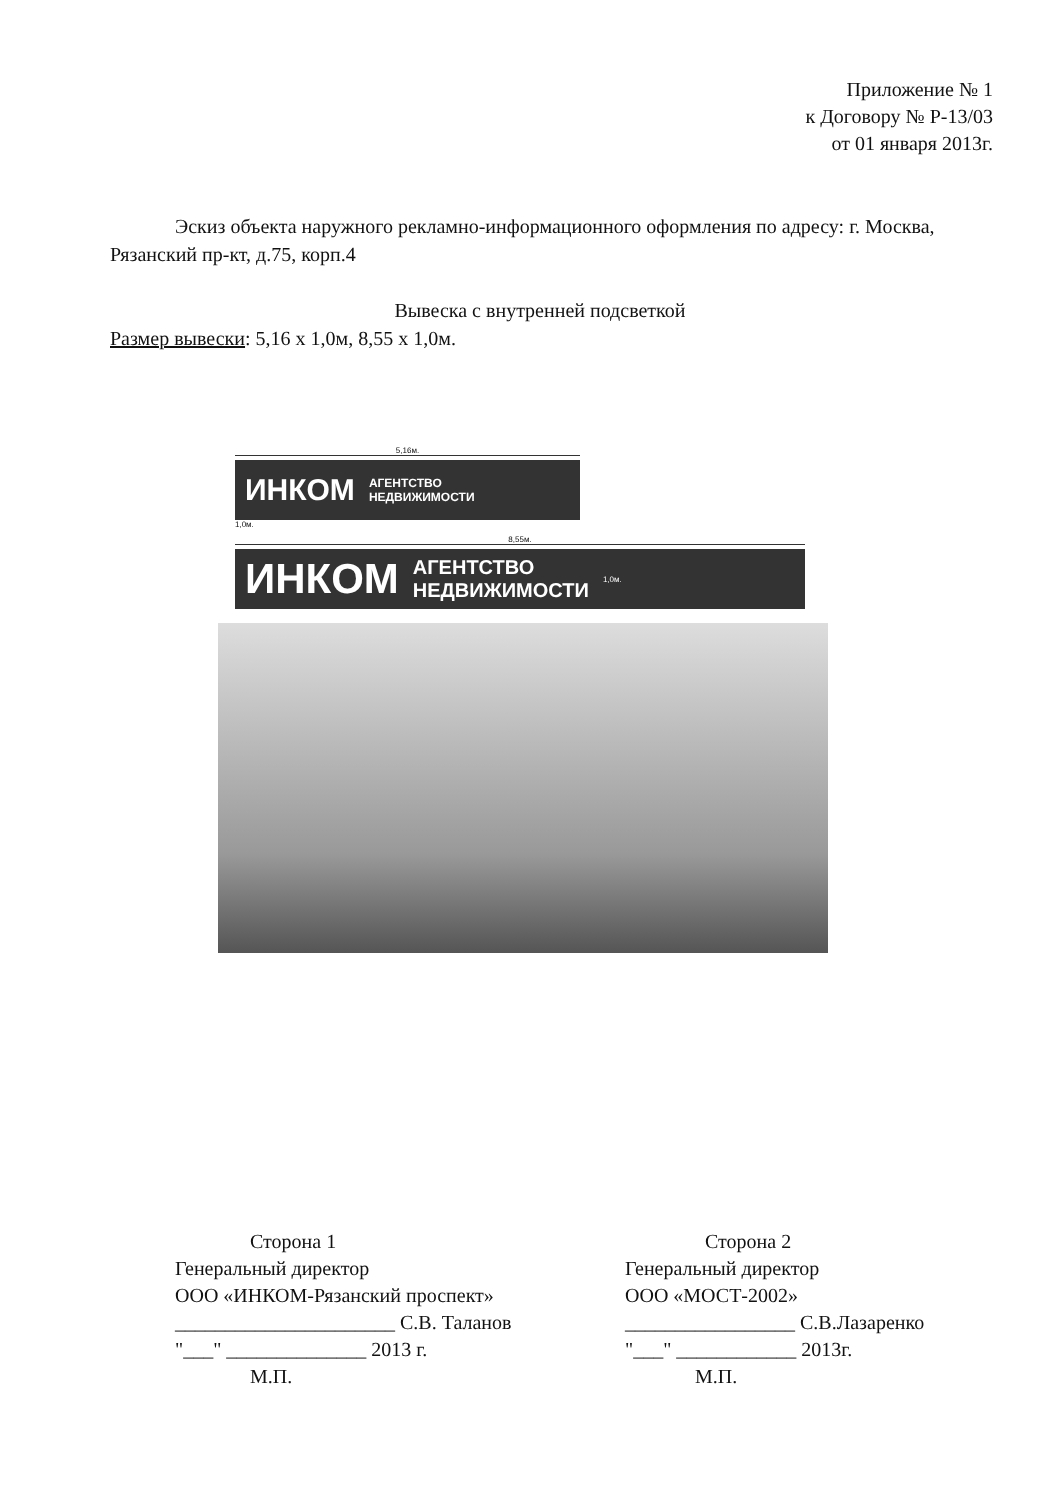Приложение № 1
к Договору № Р-13/03
от 01 января 2013г.
Эскиз объекта наружного рекламно-информационного оформления по адресу: г. Москва, Рязанский пр-кт, д.75, корп.4
Вывеска с внутренней подсветкой
Размер вывески: 5,16 x 1,0м, 8,55 x 1,0м.
5,16м.
ИНКОМ АГЕНТСТВО
НЕДВИЖИМОСТИ
1,0м.
8,55м.
ИНКОМ АГЕНТСТВО
НЕДВИЖИМОСТИ 1,0м.
Сторона 1
Генеральный директор
ООО «ИНКОМ-Рязанский проспект»
______________________ С.В. Таланов
"___" ______________ 2013 г.
М.П.
Сторона 2
Генеральный директор
ООО «МОСТ-2002»
_________________ С.В.Лазаренко
"___" ____________ 2013г.
М.П.